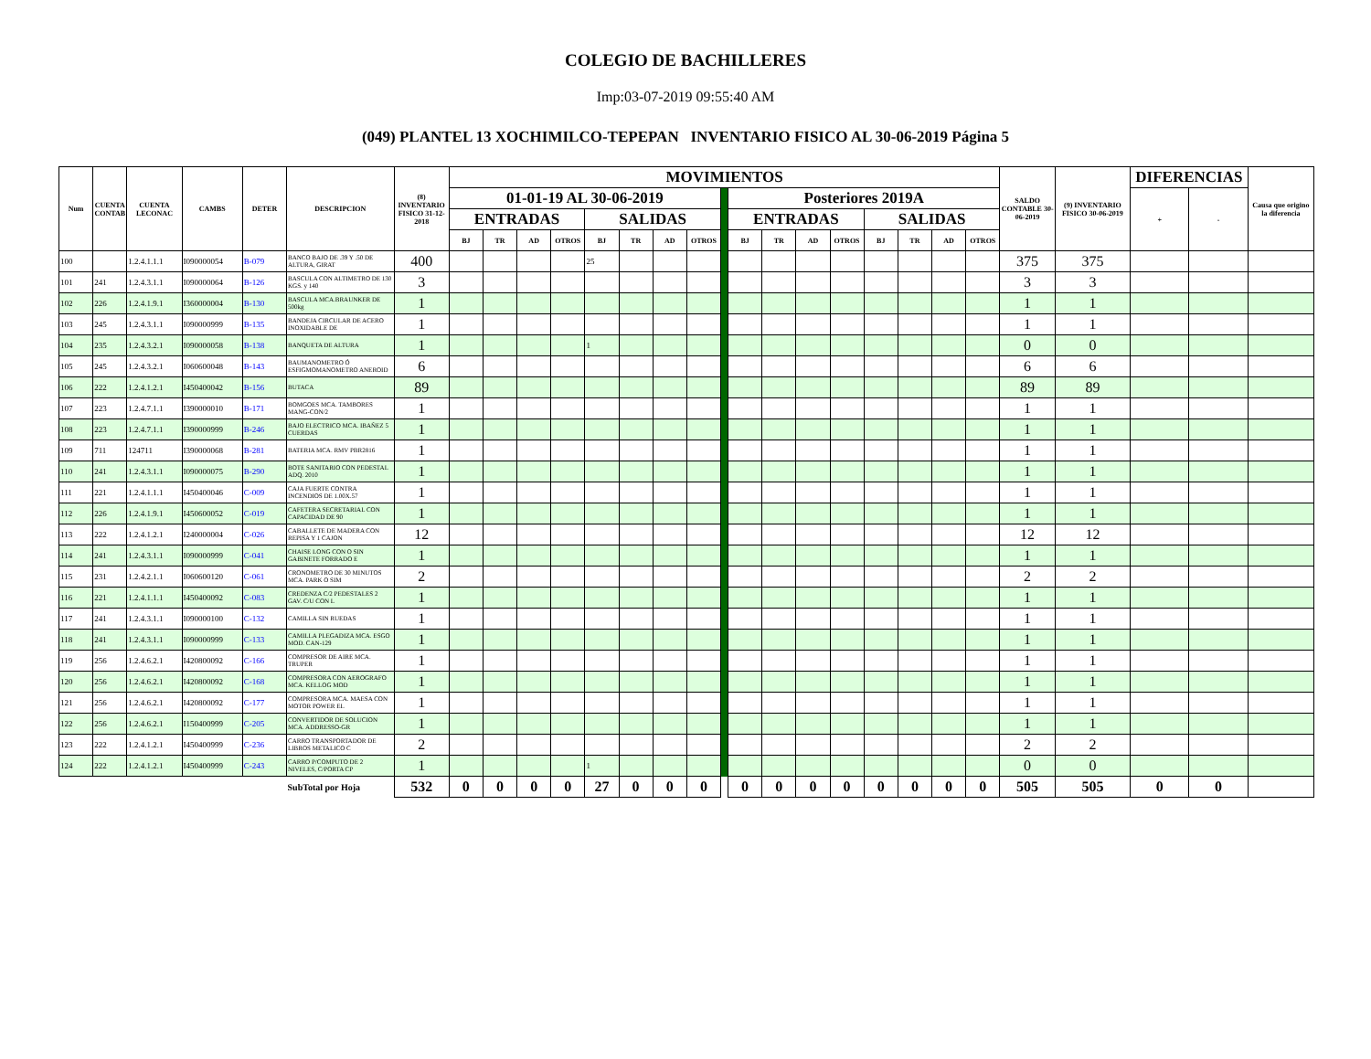COLEGIO DE BACHILLERES
Imp:03-07-2019 09:55:40 AM
(049) PLANTEL 13 XOCHIMILCO-TEPEPAN INVENTARIO FISICO AL 30-06-2019 Página 5
| Num | CUENTA CONTAB | CUENTA LECONAC | CAMBS | DETER | DESCRIPCION | (8) INVENTARIO FISICO 31-12-2018 | MOVIMIENTOS | | | | | | | | | | | | | | | | | SALDO CONTABLE 30-06-2019 | (9) INVENTARIO FISICO 30-06-2019 | DIFERENCIAS | | Causa que origino la diferencia |
| --- | --- | --- | --- | --- | --- | --- | --- | --- | --- | --- | --- | --- | --- | --- | --- | --- | --- | --- | --- | --- | --- | --- | --- | --- | --- | --- | --- | --- |
| | | | | | | | 01-01-19 AL 30-06-2019 | | | | | | | | | Posteriores 2019A | | | | | | | | | | + | - | |
| | | | | | | | ENTRADAS | | | | SALIDAS | | | | | ENTRADAS | | | | SALIDAS | | | | | | | | |
| | | | | | | | BJ | TR | AD | OTROS | BJ | TR | AD | OTROS | | BJ | TR | AD | OTROS | BJ | TR | AD | OTROS | | | | | |
| 100 | | 1.2.4.1.1.1 | I090000054 | B-079 | BANCO BAJO DE .39 Y .50 DE ALTURA, GIRAT | 400 | | | | | 25 | | | | | | | | | | | | | 375 | 375 | | | |
| 101 | 241 | 1.2.4.3.1.1 | I090000064 | B-126 | BASCULA CON ALTIMETRO DE 130 KGS. y 140 | 3 | | | | | | | | | | | | | | | | | | 3 | 3 | | | |
| 102 | 226 | 1.2.4.1.9.1 | I360000004 | B-130 | BASCULA MCA.BRAUNKER DE 500kg | 1 | | | | | | | | | | | | | | | | | | 1 | 1 | | | |
| 103 | 245 | 1.2.4.3.1.1 | I090000999 | B-135 | BANDEJA CIRCULAR DE ACERO INOXIDABLE DE | 1 | | | | | | | | | | | | | | | | | | 1 | 1 | | | |
| 104 | 235 | 1.2.4.3.2.1 | I090000058 | B-138 | BANQUETA DE ALTURA | 1 | | | | | 1 | | | | | | | | | | | | | 0 | 0 | | | |
| 105 | 245 | 1.2.4.3.2.1 | I060600048 | B-143 | BAUMANOMETRO Ó ESFIGMOMANOMETRO ANEROID | 6 | | | | | | | | | | | | | | | | | | 6 | 6 | | | |
| 106 | 222 | 1.2.4.1.2.1 | I450400042 | B-156 | BUTACA | 89 | | | | | | | | | | | | | | | | | | 89 | 89 | | | |
| 107 | 223 | 1.2.4.7.1.1 | I390000010 | B-171 | BOMGOES MCA. TAMBORES MANG-CON/2 | 1 | | | | | | | | | | | | | | | | | | 1 | 1 | | | |
| 108 | 223 | 1.2.4.7.1.1 | I390000999 | B-246 | BAJO ELECTRICO MCA. IBAÑEZ 5 CUERDAS | 1 | | | | | | | | | | | | | | | | | | 1 | 1 | | | |
| 109 | 711 | 124711 | I390000068 | B-281 | BATERIA MCA. RMV PBR2816 | 1 | | | | | | | | | | | | | | | | | | 1 | 1 | | | |
| 110 | 241 | 1.2.4.3.1.1 | I090000075 | B-290 | BOTE SANITARIO CON PEDESTAL ADQ. 2010 | 1 | | | | | | | | | | | | | | | | | | 1 | 1 | | | |
| 111 | 221 | 1.2.4.1.1.1 | I450400046 | C-009 | CAJA FUERTE CONTRA INCENDIOS DE 1.00X.57 | 1 | | | | | | | | | | | | | | | | | | 1 | 1 | | | |
| 112 | 226 | 1.2.4.1.9.1 | I450600052 | C-019 | CAFETERA SECRETARIAL CON CAPACIDAD DE 90 | 1 | | | | | | | | | | | | | | | | | | 1 | 1 | | | |
| 113 | 222 | 1.2.4.1.2.1 | I240000004 | C-026 | CABALLETE DE MADERA CON REPISA Y 1 CAJON | 12 | | | | | | | | | | | | | | | | | | 12 | 12 | | | |
| 114 | 241 | 1.2.4.3.1.1 | I090000999 | C-041 | CHAISE LONG CON O SIN GABINETE FORRADO E | 1 | | | | | | | | | | | | | | | | | | 1 | 1 | | | |
| 115 | 231 | 1.2.4.2.1.1 | I060600120 | C-061 | CRONOMETRO DE 30 MINUTOS MCA. PARK O SIM | 2 | | | | | | | | | | | | | | | | | | 2 | 2 | | | |
| 116 | 221 | 1.2.4.1.1.1 | I450400092 | C-083 | CREDENZA C/2 PEDESTALES 2 GAV. C/U CON L | 1 | | | | | | | | | | | | | | | | | | 1 | 1 | | | |
| 117 | 241 | 1.2.4.3.1.1 | I090000100 | C-132 | CAMILLA SIN RUEDAS | 1 | | | | | | | | | | | | | | | | | | 1 | 1 | | | |
| 118 | 241 | 1.2.4.3.1.1 | I090000999 | C-133 | CAMILLA PLEGADIZA MCA. ESGO MOD. CAN-129 | 1 | | | | | | | | | | | | | | | | | | 1 | 1 | | | |
| 119 | 256 | 1.2.4.6.2.1 | I420800092 | C-166 | COMPRESOR DE AIRE MCA. TRUPER | 1 | | | | | | | | | | | | | | | | | | 1 | 1 | | | |
| 120 | 256 | 1.2.4.6.2.1 | I420800092 | C-168 | COMPRESORA CON AEROGRAFO MCA. KELLOG MOD | 1 | | | | | | | | | | | | | | | | | | 1 | 1 | | | |
| 121 | 256 | 1.2.4.6.2.1 | I420800092 | C-177 | COMPRESORA MCA. MAESA CON MOTOR POWER EL | 1 | | | | | | | | | | | | | | | | | | 1 | 1 | | | |
| 122 | 256 | 1.2.4.6.2.1 | I150400999 | C-205 | CONVERTIDOR DE SOLUCION MCA. ADDRESSO-GR | 1 | | | | | | | | | | | | | | | | | | 1 | 1 | | | |
| 123 | 222 | 1.2.4.1.2.1 | I450400999 | C-236 | CARRO TRANSPORTADOR DE LIBROS METALICO C | 2 | | | | | | | | | | | | | | | | | | 2 | 2 | | | |
| 124 | 222 | 1.2.4.1.2.1 | I450400999 | C-243 | CARRO P/COMPUTO DE 2 NIVELES, C/PORTA CP | 1 | | | | | 1 | | | | | | | | | | | | | 0 | 0 | | | |
| | | | | | SubTotal por Hoja | 532 | 0 | 0 | 0 | 0 | 27 | 0 | 0 | 0 | | 0 | 0 | 0 | 0 | 0 | 0 | 0 | 0 | 505 | 505 | 0 | 0 | |